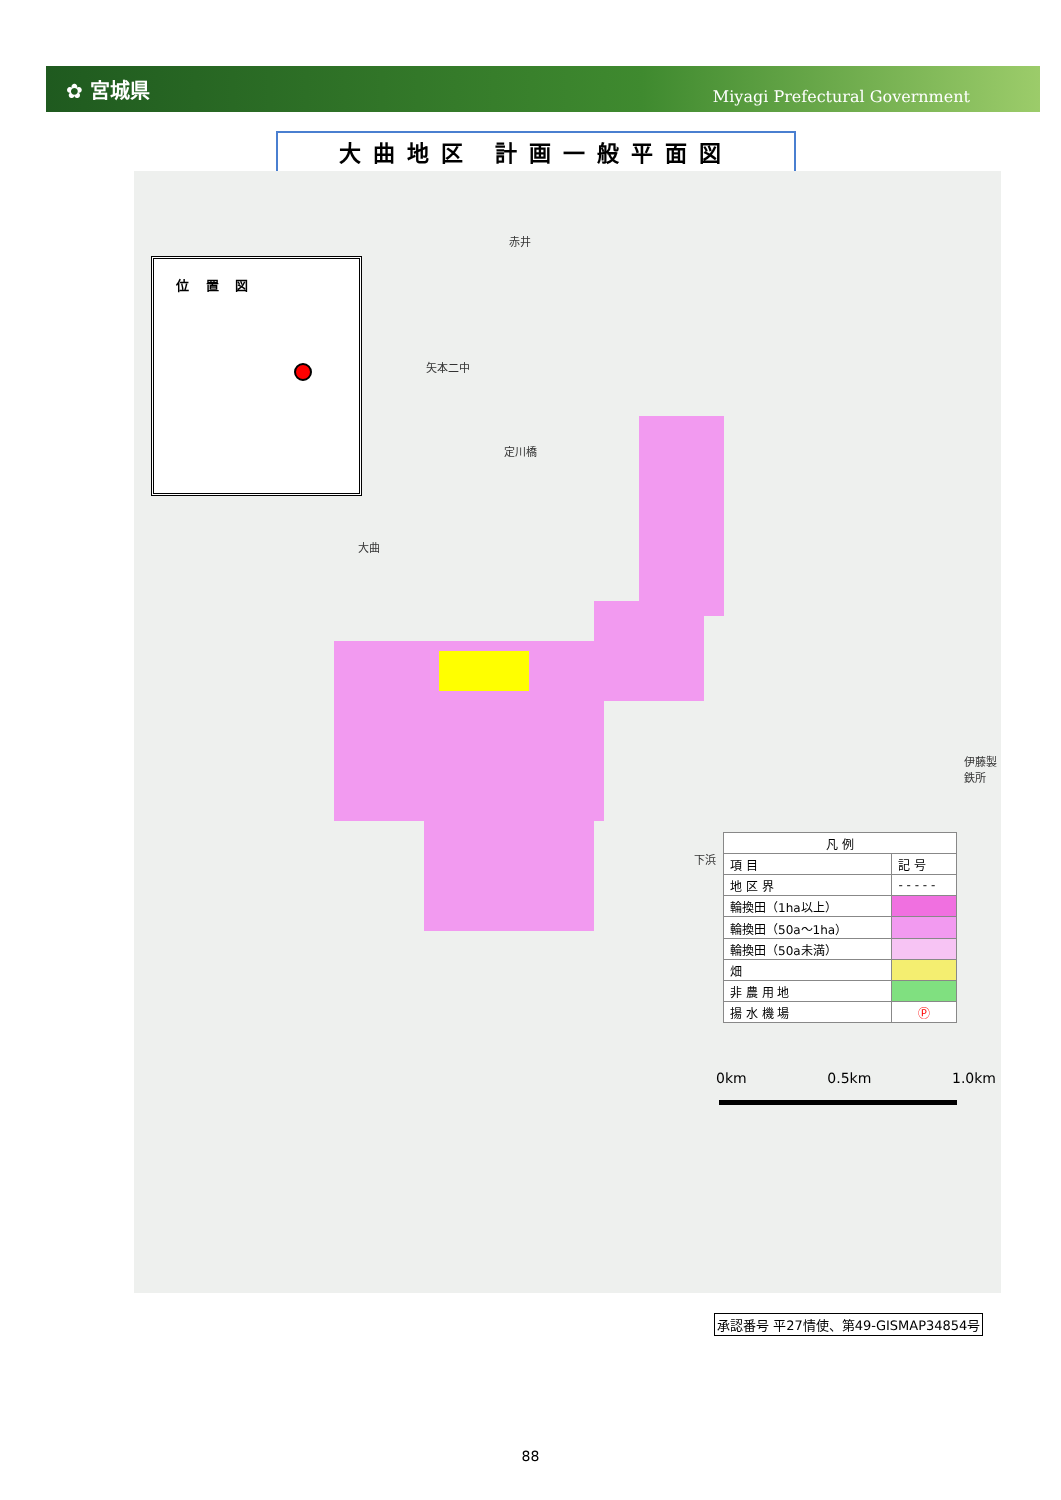✿ 宮城県 Miyagi Prefectural Government
大曲地区 計画一般平面図
赤井
矢本二中
定川橋
大曲
下浜
伊藤製鉄所
位 置 図
| 凡 例 | |
| --- | --- |
| 項 目 | 記 号 |
| 地 区 界 | - - - - - |
| 輪換田（1ha以上） | |
| 輪換田（50a～1ha） | |
| 輪換田（50a未満） | |
| 畑 | |
| 非 農 用 地 | |
| 揚 水 機 場 | Ⓟ |
0km 0.5km 1.0km
承認番号 平27情使、第49-GISMAP34854号
88